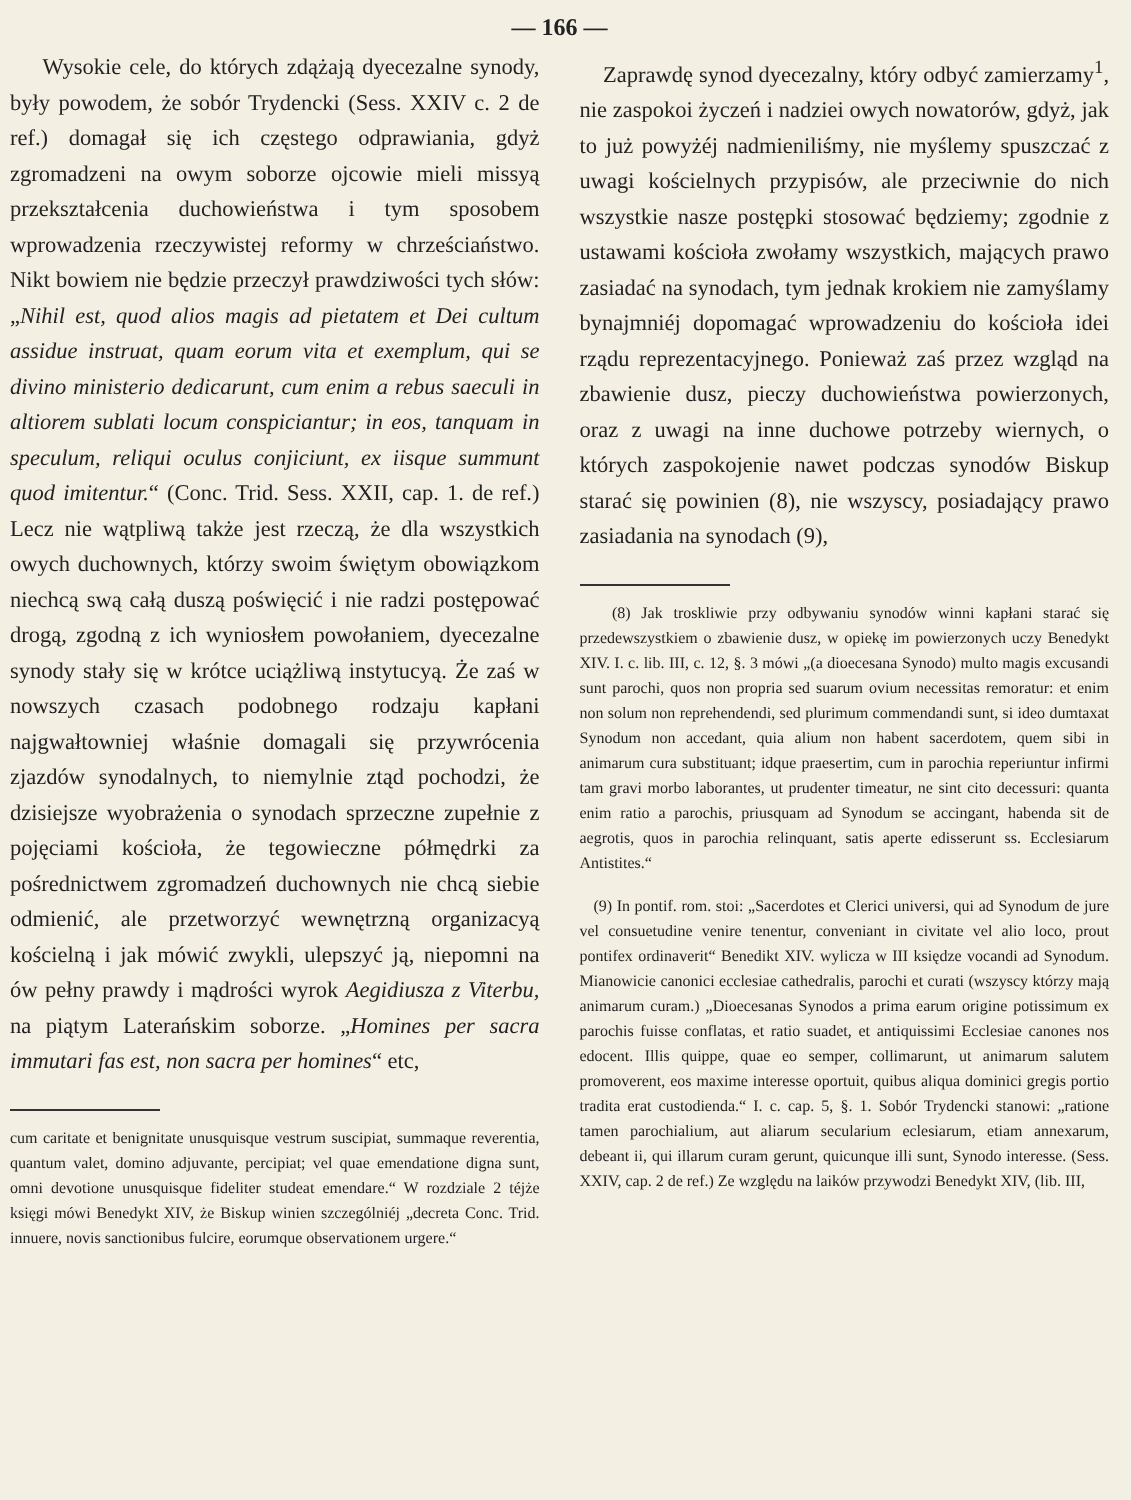— 166 —
Wysokie cele, do których zdążają dyecezalne synody, były powodem, że sobór Trydencki (Sess. XXIV c. 2 de ref.) domagał się ich częstego odprawiania, gdyż zgromadzeni na owym soborze ojcowie mieli missyą przekształcenia duchowieństwa i tym sposobem wprowadzenia rzeczywistej reformy w chrześciaństwo. Nikt bowiem nie będzie przeczył prawdziwości tych słów: „Nihil est, quod alios magis ad pietatem et Dei cultum assidue instruat, quam eorum vita et exemplum, qui se divino ministerio dedicarunt, cum enim a rebus saeculi in altiorem sublati locum conspiciantur; in eos, tanquam in speculum, reliqui oculus conjiciunt, ex iisque summunt quod imitentur.“ (Conc. Trid. Sess. XXII, cap. 1. de ref.) Lecz nie wątpliwą także jest rzeczą, że dla wszystkich owych duchownych, którzy swoim świętym obowiązkom niechcą swą całą duszą poświęcić i nie radzi postępować drogą, zgodną z ich wyniosłem powołaniem, dyecezalne synody stały się w krótce uciążliwą instytucyą. Że zaś w nowszych czasach podobnego rodzaju kapłani najgwałtowniej właśnie domagali się przywrócenia zjazdów synodalnych, to niemylnie ztąd pochodzi, że dzisiejsze wyobrażenia o synodach sprzeczne zupełnie z pojęciami kościoła, że tegowieczne półmędrki za pośrednictwem zgromadzeń duchownych nie chcą siebie odmienić, ale przetworzyć wewnętrzną organizacyą kościelną i jak mówić zwykli, ulepszyć ją, niepomni na ów pełny prawdy i mądrości wyrok Aegidiusza z Viterbu, na piątym Laterańskim soborze. „Homines per sacra immutari fas est, non sacra per homines“ etc,
cum caritate et benignitate unusquisque vestrum suscipiat, summaque reverentia, quantum valet, domino adjuvante, percipiat; vel quae emendatione digna sunt, omni devotione unusquisque fideliter studeat emendare.“ W rozdziale 2 téjże księgi mówi Benedykt XIV, że Biskup winien szczególniéj „decreta Conc. Trid. innuere, novis sanctionibus fulcire, eorumque observationem urgere.“
Zaprawdę synod dyecezalny, który odbyć zamierzamy<sup>1</sup>, nie zaspokoi życzeń i nadziei owych nowatorów, gdyż, jak to już powyżéj nadmieniliśmy, nie myślemy spuszczać z uwagi kościelnych przypisów, ale przeciwnie do nich wszystkie nasze postępki stosować będziemy; zgodnie z ustawami kościoła zwołamy wszystkich, mających prawo zasiadać na synodach, tym jednak krokiem nie zamyślamy bynajmniéj dopomagać wprowadzeniu do kościoła idei rządu reprezentacyjnego. Ponieważ zaś przez wzgląd na zbawienie dusz, pieczy duchowieństwa powierzonych, oraz z uwagi na inne duchowe potrzeby wiernych, o których zaspokojenie nawet podczas synodów Biskup starać się powinien (8), nie wszyscy, posiadający prawo zasiadania na synodach (9),
(8) Jak troskliwie przy odbywaniu synodów winni kapłani starać się przedewszystkiem o zbawienie dusz, w opiekę im powierzonych uczy Benedykt XIV. I. c. lib. III, c. 12, §. 3 mówi „(a dioecesana Synodo) multo magis excusandi sunt parochi, quos non propria sed suarum ovium necessitas remoratur: et enim non solum non reprehendendi, sed plurimum commendandi sunt, si ideo dumtaxat Synodum non accedant, quia alium non habent sacerdotem, quem sibi in animarum cura substituant; idque praesertim, cum in parochia reperiuntur infirmi tam gravi morbo laborantes, ut prudenter timeatur, ne sint cito decessuri: quanta enim ratio a parochis, priusquam ad Synodum se accingant, habenda sit de aegrotis, quos in parochia relinquant, satis aperte edisserunt ss. Ecclesiarum Antistites.“
(9) In pontif. rom. stoi: „Sacerdotes et Clerici universi, qui ad Synodum de jure vel consuetudine venire tenentur, conveniant in civitate vel alio loco, prout pontifex ordinaverit“ Benedikt XIV. wylicza w III księdze vocandi ad Synodum. Mianowicie canonici ecclesiae cathedralis, parochi et curati (wszyscy którzy mają animarum curam.) „Dioecesanas Synodos a prima earum origine potissimum ex parochis fuisse conflatas, et ratio suadet, et antiquissimi Ecclesiae canones nos edocent. Illis quippe, quae eo semper, collimarunt, ut animarum salutem promoverent, eos maxime interesse oportuit, quibus aliqua dominici gregis portio tradita erat custodienda.“ I. c. cap. 5, §. 1. Sobór Trydencki stanowi: „ratione tamen parochialium, aut aliarum secularium eclesiarum, etiam annexarum, debeant ii, qui illarum curam gerunt, quicunque illi sunt, Synodo interesse. (Sess. XXIV, cap. 2 de ref.) Ze względu na laików przywodzi Benedykt XIV, (lib. III,